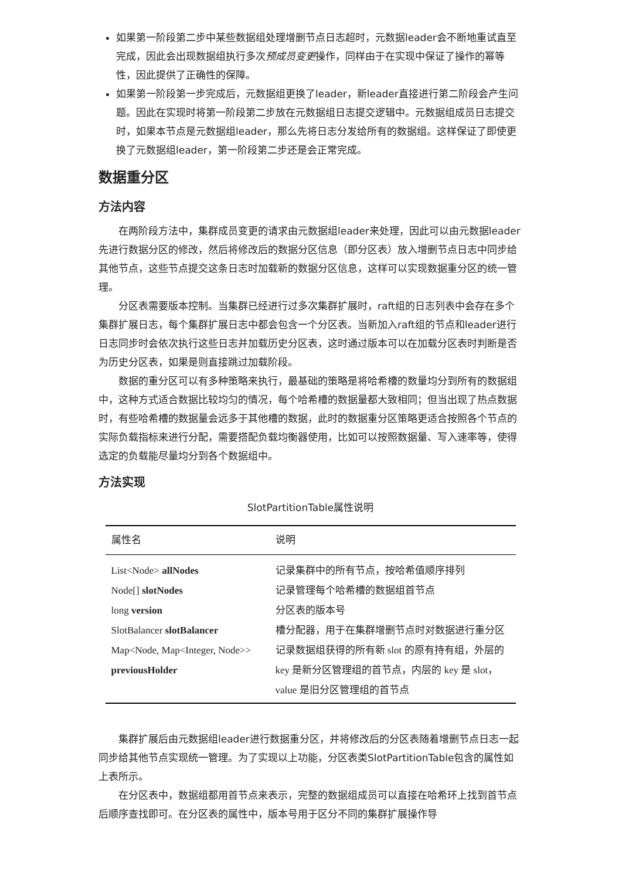如果第一阶段第二步中某些数据组处理增删节点日志超时，元数据leader会不断地重试直至完成，因此会出现数据组执行多次预成员变更操作，同样由于在实现中保证了操作的幂等性，因此提供了正确性的保障。
如果第一阶段第一步完成后，元数据组更换了leader，新leader直接进行第二阶段会产生问题。因此在实现时将第一阶段第二步放在元数据组日志提交逻辑中。元数据组成员日志提交时，如果本节点是元数据组leader，那么先将日志分发给所有的数据组。这样保证了即使更换了元数据组leader，第一阶段第二步还是会正常完成。
数据重分区
方法内容
在两阶段方法中，集群成员变更的请求由元数据组leader来处理，因此可以由元数据leader先进行数据分区的修改，然后将修改后的数据分区信息（即分区表）放入增删节点日志中同步给其他节点，这些节点提交这条日志时加载新的数据分区信息，这样可以实现数据重分区的统一管理。
分区表需要版本控制。当集群已经进行过多次集群扩展时，raft组的日志列表中会存在多个集群扩展日志，每个集群扩展日志中都会包含一个分区表。当新加入raft组的节点和leader进行日志同步时会依次执行这些日志并加载历史分区表，这时通过版本可以在加载分区表时判断是否为历史分区表，如果是则直接跳过加载阶段。
数据的重分区可以有多种策略来执行，最基础的策略是将哈希槽的数量均分到所有的数据组中，这种方式适合数据比较均匀的情况，每个哈希槽的数据量都大致相同；但当出现了热点数据时，有些哈希槽的数据量会远多于其他槽的数据，此时的数据重分区策略更适合按照各个节点的实际负载指标来进行分配，需要搭配负载均衡器使用，比如可以按照数据量、写入速率等，使得选定的负载能尽量均分到各个数据组中。
方法实现
SlotPartitionTable属性说明
| 属性名 | 说明 |
| --- | --- |
| List<Node> allNodes | 记录集群中的所有节点，按哈希值顺序排列 |
| Node[] slotNodes | 记录管理每个哈希槽的数据组首节点 |
| long version | 分区表的版本号 |
| SlotBalancer slotBalancer | 槽分配器，用于在集群增删节点时对数据进行重分区 |
| Map<Node, Map<Integer, Node>> previousHolder | 记录数据组获得的所有新 slot 的原有持有组，外层的 key 是新分区管理组的首节点，内层的 key 是 slot，value 是旧分区管理组的首节点 |
集群扩展后由元数据组leader进行数据重分区，并将修改后的分区表随着增删节点日志一起同步给其他节点实现统一管理。为了实现以上功能，分区表类SlotPartitionTable包含的属性如上表所示。
在分区表中，数据组都用首节点来表示，完整的数据组成员可以直接在哈希环上找到首节点后顺序查找即可。在分区表的属性中，版本号用于区分不同的集群扩展操作导